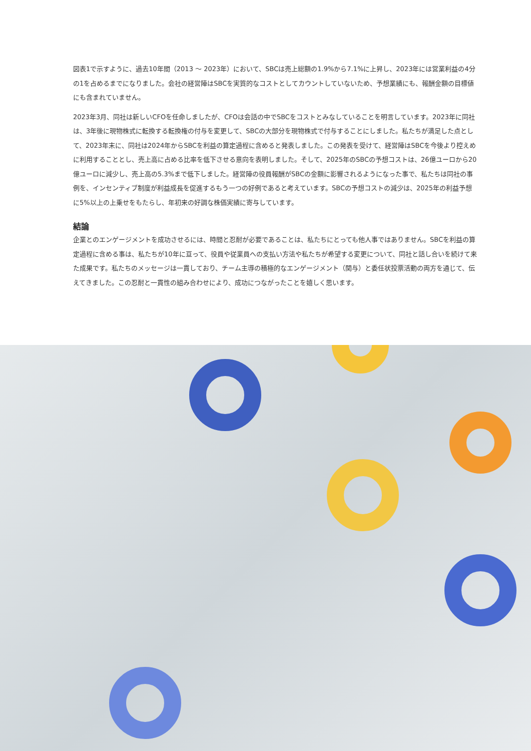図表1で示すように、過去10年間（2013 〜 2023年）において、SBCは売上総額の1.9%から7.1%に上昇し、2023年には営業利益の4分の1を占めるまでになりました。会社の経営陣はSBCを実質的なコストとしてカウントしていないため、予想業績にも、報酬金額の目標値にも含まれていません。
2023年3月、同社は新しいCFOを任命しましたが、CFOは会話の中でSBCをコストとみなしていることを明言しています。2023年に同社は、3年後に現物株式に転換する転換権の付与を変更して、SBCの大部分を現物株式で付与することにしました。私たちが満足した点として、2023年末に、同社は2024年からSBCを利益の算定過程に含めると発表しました。この発表を受けて、経営陣はSBCを今後より控えめに利用することとし、売上高に占める比率を低下させる意向を表明しました。そして、2025年のSBCの予想コストは、26億ユーロから20億ユーロに減少し、売上高の5.3%まで低下しました。経営陣の役員報酬がSBCの金額に影響されるようになった事で、私たちは同社の事例を、インセンティブ制度が利益成長を促進するもう一つの好例であると考えています。SBCの予想コストの減少は、2025年の利益予想に5%以上の上乗せをもたらし、年初来の好調な株価実績に寄与しています。
結論
企業とのエンゲージメントを成功させるには、時間と忍耐が必要であることは、私たちにとっても他人事ではありません。SBCを利益の算定過程に含める事は、私たちが10年に亘って、役員や従業員への支払い方法や私たちが希望する変更について、同社と話し合いを続けて来た成果です。私たちのメッセージは一貫しており、チーム主導の積極的なエンゲージメント（関与）と委任状投票活動の両方を通じて、伝えてきました。この忍耐と一貫性の組み合わせにより、成功につながったことを嬉しく思います。